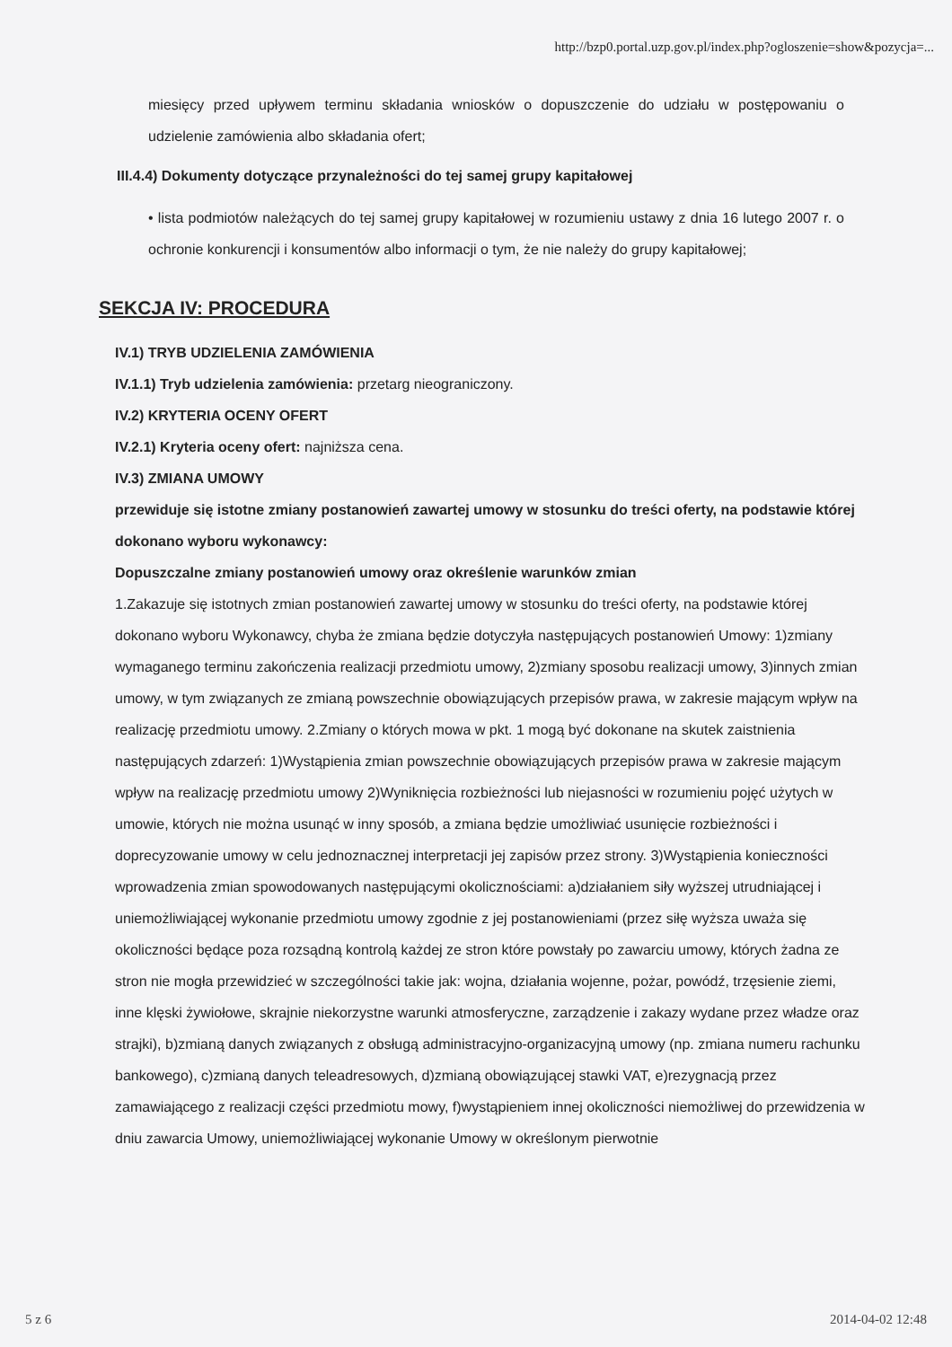http://bzp0.portal.uzp.gov.pl/index.php?ogloszenie=show&pozycja=...
miesięcy przed upływem terminu składania wniosków o dopuszczenie do udziału w postępowaniu o udzielenie zamówienia albo składania ofert;
III.4.4) Dokumenty dotyczące przynależności do tej samej grupy kapitałowej
• lista podmiotów należących do tej samej grupy kapitałowej w rozumieniu ustawy z dnia 16 lutego 2007 r. o ochronie konkurencji i konsumentów albo informacji o tym, że nie należy do grupy kapitałowej;
SEKCJA IV: PROCEDURA
IV.1) TRYB UDZIELENIA ZAMÓWIENIA
IV.1.1) Tryb udzielenia zamówienia: przetarg nieograniczony.
IV.2) KRYTERIA OCENY OFERT
IV.2.1) Kryteria oceny ofert: najniższa cena.
IV.3) ZMIANA UMOWY
przewiduje się istotne zmiany postanowień zawartej umowy w stosunku do treści oferty, na podstawie której dokonano wyboru wykonawcy:
Dopuszczalne zmiany postanowień umowy oraz określenie warunków zmian
1.Zakazuje się istotnych zmian postanowień zawartej umowy w stosunku do treści oferty, na podstawie której dokonano wyboru Wykonawcy, chyba że zmiana będzie dotyczyła następujących postanowień Umowy: 1)zmiany wymaganego terminu zakończenia realizacji przedmiotu umowy, 2)zmiany sposobu realizacji umowy, 3)innych zmian umowy, w tym związanych ze zmianą powszechnie obowiązujących przepisów prawa, w zakresie mającym wpływ na realizację przedmiotu umowy. 2.Zmiany o których mowa w pkt. 1 mogą być dokonane na skutek zaistnienia następujących zdarzeń: 1)Wystąpienia zmian powszechnie obowiązujących przepisów prawa w zakresie mającym wpływ na realizację przedmiotu umowy 2)Wyniknięcia rozbieżności lub niejasności w rozumieniu pojęć użytych w umowie, których nie można usunąć w inny sposób, a zmiana będzie umożliwiać usunięcie rozbieżności i doprecyzowanie umowy w celu jednoznacznej interpretacji jej zapisów przez strony. 3)Wystąpienia konieczności wprowadzenia zmian spowodowanych następującymi okolicznościami: a)działaniem siły wyższej utrudniającej i uniemożliwiającej wykonanie przedmiotu umowy zgodnie z jej postanowieniami (przez siłę wyższa uważa się okoliczności będące poza rozsądną kontrolą każdej ze stron które powstały po zawarciu umowy, których żadna ze stron nie mogła przewidzieć w szczególności takie jak: wojna, działania wojenne, pożar, powódź, trzęsienie ziemi, inne klęski żywiołowe, skrajnie niekorzystne warunki atmosferyczne, zarządzenie i zakazy wydane przez władze oraz strajki), b)zmianą danych związanych z obsługą administracyjno-organizacyjną umowy (np. zmiana numeru rachunku bankowego), c)zmianą danych teleadresowych, d)zmianą obowiązującej stawki VAT, e)rezygnacją przez zamawiającego z realizacji części przedmiotu mowy, f)wystąpieniem innej okoliczności niemożliwej do przewidzenia w dniu zawarcia Umowy, uniemożliwiającej wykonanie Umowy w określonym pierwotnie
5 z 6 2014-04-02 12:48